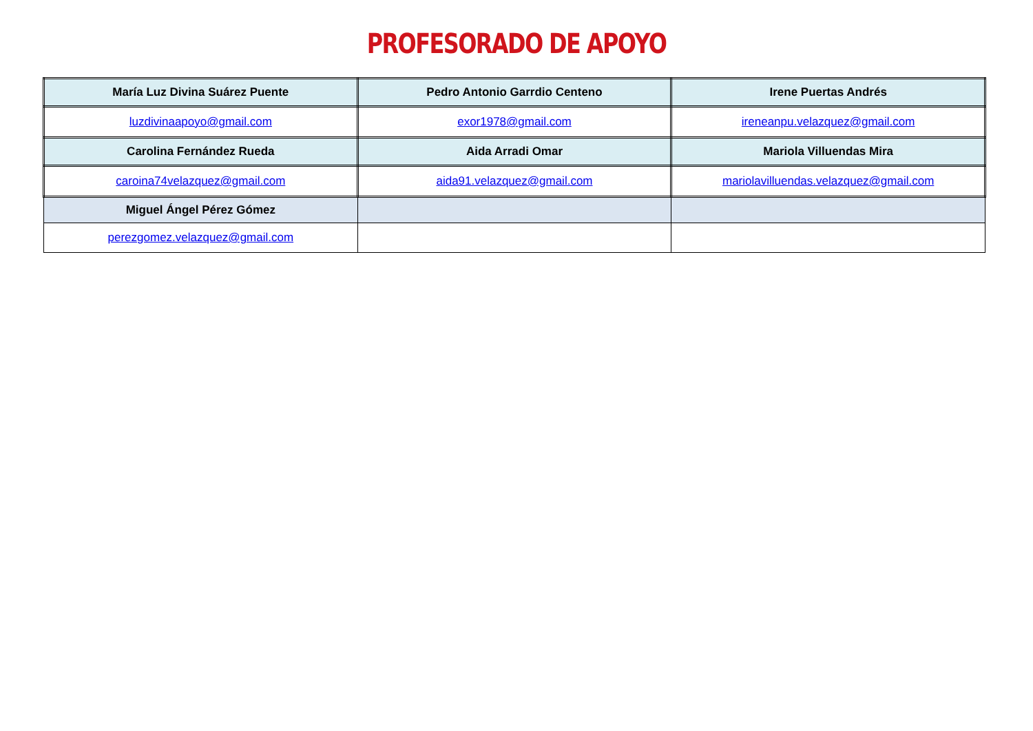PROFESORADO DE APOYO
| María Luz Divina Suárez Puente | Pedro Antonio Garrdio Centeno | Irene Puertas Andrés |
| luzdivinaapoyo@gmail.com | exor1978@gmail.com | ireneanpu.velazquez@gmail.com |
| Carolina Fernández Rueda | Aida Arradi Omar | Mariola Villuendas Mira |
| caroina74velazquez@gmail.com | aida91.velazquez@gmail.com | mariolavilluendas.velazquez@gmail.com |
| Miguel Ángel Pérez Gómez | | |
| perezgomez.velazquez@gmail.com | | |